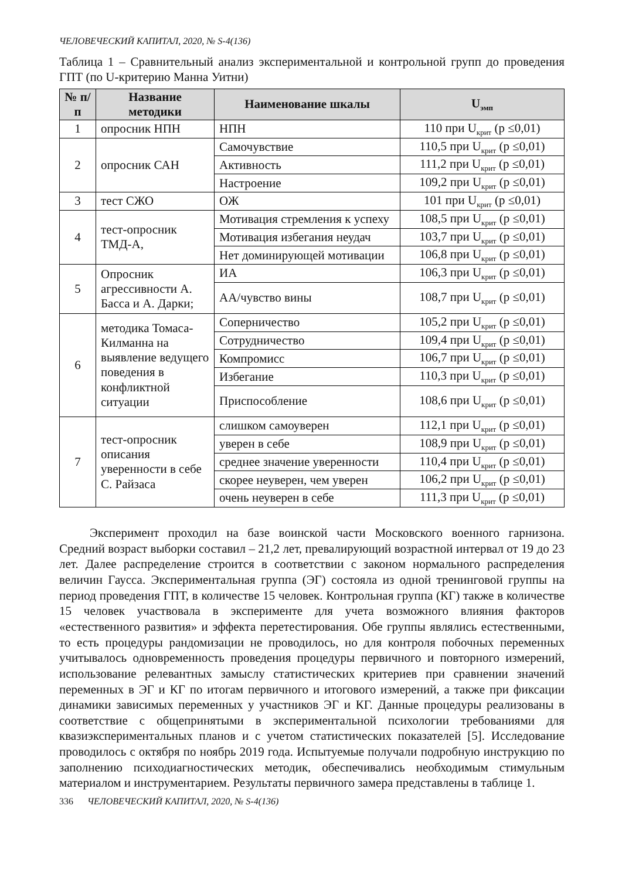ЧЕЛОВЕЧЕСКИЙ КАПИТАЛ, 2020, № S-4(136)
Таблица 1 – Сравнительный анализ экспериментальной и контрольной групп до проведения ГПТ (по U-критерию Манна Уитни)
| № п/п | Название методики | Наименование шкалы | U<sub>эмп</sub> |
| --- | --- | --- | --- |
| 1 | опросник НПН | НПН | 110 при U<sub>крит</sub> (p ≤0,01) |
| 2 | опросник САН | Самочувствие | 110,5 при U<sub>крит</sub> (p ≤0,01) |
| | | Активность | 111,2 при U<sub>крит</sub> (p ≤0,01) |
| | | Настроение | 109,2 при U<sub>крит</sub> (p ≤0,01) |
| 3 | тест СЖО | ОЖ | 101 при U<sub>крит</sub> (p ≤0,01) |
| 4 | тест-опросник ТМД-А, | Мотивация стремления к успеху | 108,5 при U<sub>крит</sub> (p ≤0,01) |
| | | Мотивация избегания неудач | 103,7 при U<sub>крит</sub> (p ≤0,01) |
| | | Нет доминирующей мотивации | 106,8 при U<sub>крит</sub> (p ≤0,01) |
| 5 | Опросник агрессивности А. Басса и А. Дарки; | ИА | 106,3 при U<sub>крит</sub> (p ≤0,01) |
| | | АА/чувство вины | 108,7 при U<sub>крит</sub> (p ≤0,01) |
| 6 | методика Томаса-Килманна на выявление ведущего поведения в конфликтной ситуации | Соперничество | 105,2 при U<sub>крит</sub> (p ≤0,01) |
| | | Сотрудничество | 109,4 при U<sub>крит</sub> (p ≤0,01) |
| | | Компромисс | 106,7 при U<sub>крит</sub> (p ≤0,01) |
| | | Избегание | 110,3 при U<sub>крит</sub> (p ≤0,01) |
| | | Приспособление | 108,6 при U<sub>крит</sub> (p ≤0,01) |
| 7 | тест-опросник описания уверенности в себе С. Райзаса | слишком самоуверен | 112,1 при U<sub>крит</sub> (p ≤0,01) |
| | | уверен в себе | 108,9 при U<sub>крит</sub> (p ≤0,01) |
| | | среднее значение уверенности | 110,4 при U<sub>крит</sub> (p ≤0,01) |
| | | скорее неуверен, чем уверен | 106,2 при U<sub>крит</sub> (p ≤0,01) |
| | | очень неуверен в себе | 111,3 при U<sub>крит</sub> (p ≤0,01) |
Эксперимент проходил на базе воинской части Московского военного гарнизона. Средний возраст выборки составил – 21,2 лет, превалирующий возрастной интервал от 19 до 23 лет. Далее распределение строится в соответствии с законом нормального распределения величин Гаусса. Экспериментальная группа (ЭГ) состояла из одной тренинговой группы на период проведения ГПТ, в количестве 15 человек. Контрольная группа (КГ) также в количестве 15 человек участвовала в эксперименте для учета возможного влияния факторов «естественного развития» и эффекта перетестирования. Обе группы являлись естественными, то есть процедуры рандомизации не проводилось, но для контроля побочных переменных учитывалось одновременность проведения процедуры первичного и повторного измерений, использование релевантных замыслу статистических критериев при сравнении значений переменных в ЭГ и КГ по итогам первичного и итогового измерений, а также при фиксации динамики зависимых переменных у участников ЭГ и КГ. Данные процедуры реализованы в соответствие с общепринятыми в экспериментальной психологии требованиями для квазиэкспериментальных планов и с учетом статистических показателей [5]. Исследование проводилось с октября по ноябрь 2019 года. Испытуемые получали подробную инструкцию по заполнению психодиагностических методик, обеспечивались необходимым стимульным материалом и инструментарием. Результаты первичного замера представлены в таблице 1.
336 ЧЕЛОВЕЧЕСКИЙ КАПИТАЛ, 2020, № S-4(136)